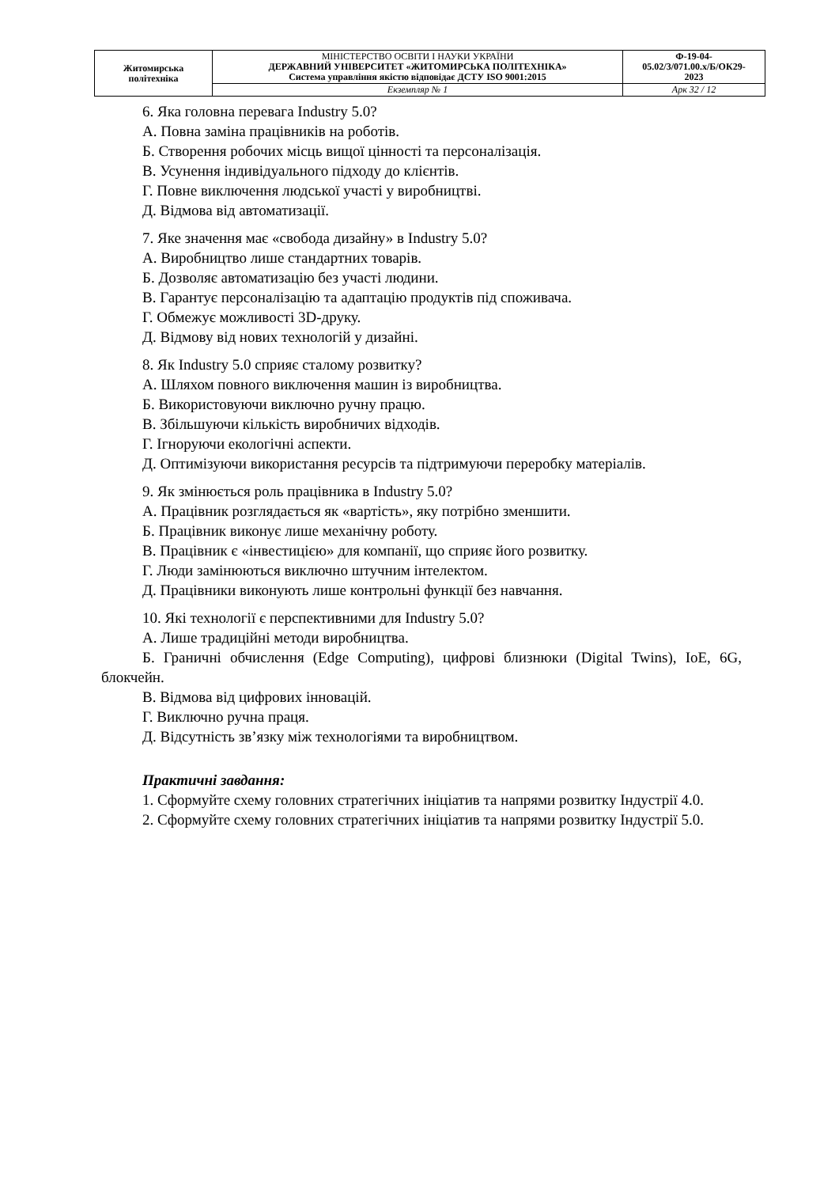| Житомирська політехніка | МІНІСТЕРСТВО ОСВІТИ І НАУКИ УКРАЇНИ ДЕРЖАВНИЙ УНІВЕРСИТЕТ «ЖИТОМИРСЬКА ПОЛІТЕХНІКА» Система управління якістю відповідає ДСТУ ISO 9001:2015 | Ф-19-04- 05.02/3/071.00.x/Б/ОК29- 2023 |
| | Екземпляр № 1 | Арк 32 / 12 |
6. Яка головна перевага Industry 5.0?
А. Повна заміна працівників на роботів.
Б. Створення робочих місць вищої цінності та персоналізація.
В. Усунення індивідуального підходу до клієнтів.
Г. Повне виключення людської участі у виробництві.
Д. Відмова від автоматизації.
7. Яке значення має «свобода дизайну» в Industry 5.0?
А. Виробництво лише стандартних товарів.
Б. Дозволяє автоматизацію без участі людини.
В. Гарантує персоналізацію та адаптацію продуктів під споживача.
Г. Обмежує можливості 3D-друку.
Д. Відмову від нових технологій у дизайні.
8. Як Industry 5.0 сприяє сталому розвитку?
А. Шляхом повного виключення машин із виробництва.
Б. Використовуючи виключно ручну працю.
В. Збільшуючи кількість виробничих відходів.
Г. Ігноруючи екологічні аспекти.
Д. Оптимізуючи використання ресурсів та підтримуючи переробку матеріалів.
9. Як змінюється роль працівника в Industry 5.0?
А. Працівник розглядається як «вартість», яку потрібно зменшити.
Б. Працівник виконує лише механічну роботу.
В. Працівник є «інвестицією» для компанії, що сприяє його розвитку.
Г. Люди замінюються виключно штучним інтелектом.
Д. Працівники виконують лише контрольні функції без навчання.
10. Які технології є перспективними для Industry 5.0?
А. Лише традиційні методи виробництва.
Б. Граничні обчислення (Edge Computing), цифрові близнюки (Digital Twins), IoE, 6G, блокчейн.
В. Відмова від цифрових інновацій.
Г. Виключно ручна праця.
Д. Відсутність зв’язку між технологіями та виробництвом.
Практичні завдання:
1. Сформуйте схему головних стратегічних ініціатив та напрями розвитку Індустрії 4.0.
2. Сформуйте схему головних стратегічних ініціатив та напрями розвитку Індустрії 5.0.